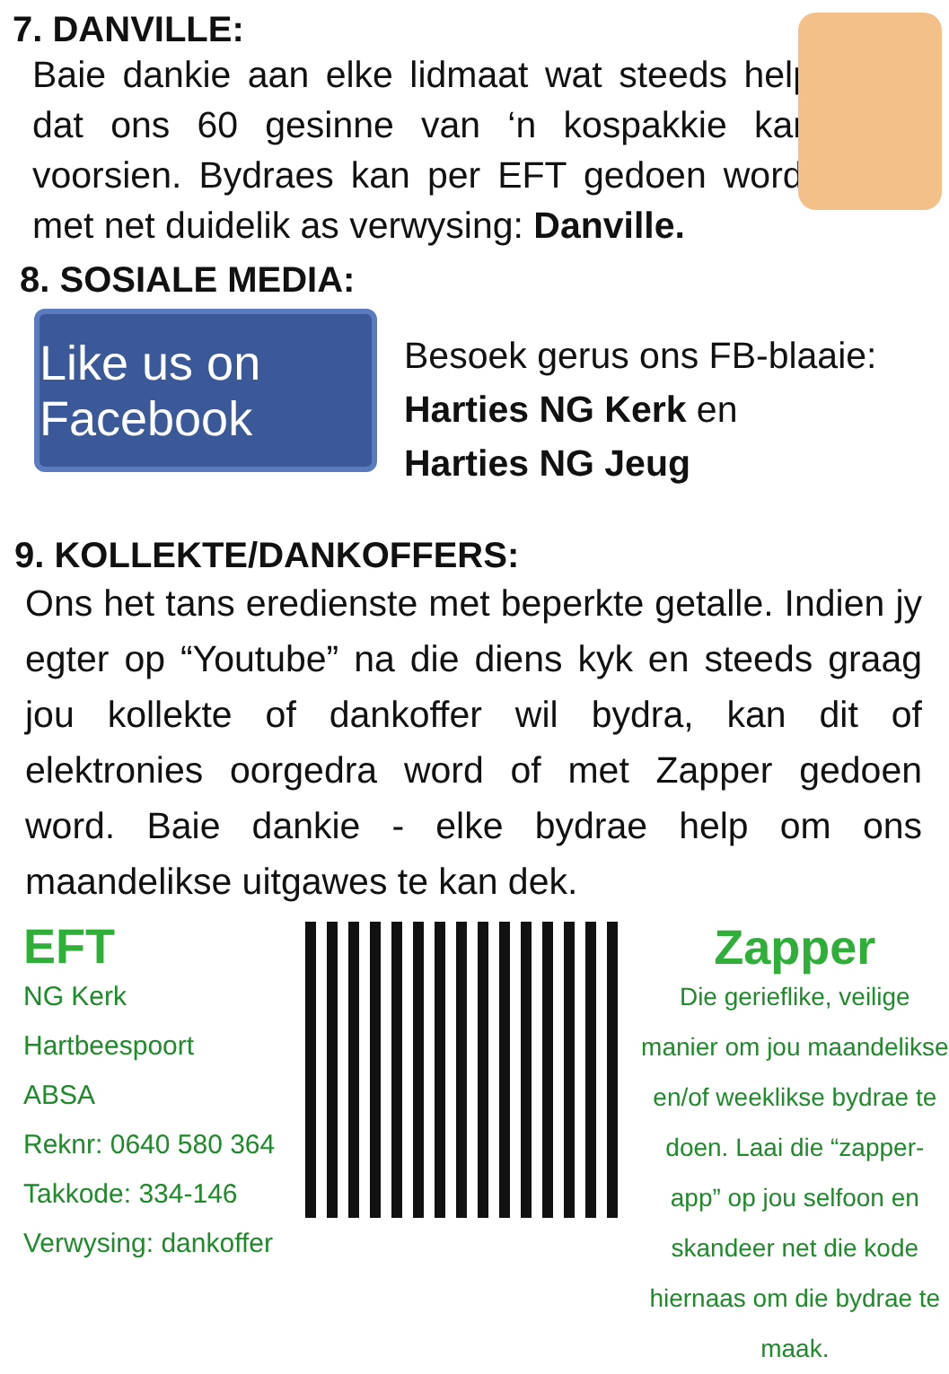7. DANVILLE:
Baie dankie aan elke lidmaat wat steeds help dat ons 60 gesinne van ‘n kospakkie kan voorsien. Bydraes kan per EFT gedoen word, met net duidelik as verwysing: Danville.
8. SOSIALE MEDIA:
Like us on Facebook
Besoek gerus ons FB-blaaie:
Harties NG Kerk en
Harties NG Jeug
9. KOLLEKTE/DANKOFFERS:
Ons het tans eredienste met beperkte getalle. Indien jy egter op “Youtube” na die diens kyk en steeds graag jou kollekte of dankoffer wil bydra, kan dit of elektronies oorgedra word of met Zapper gedoen word. Baie dankie - elke bydrae help om ons maandelikse uitgawes te kan dek.
EFT
NG Kerk Hartbeespoort
ABSA
Reknr: 0640 580 364
Takkode: 334-146
Verwysing: dankoffer
Zapper
Die gerieflike, veilige manier om jou maandelikse en/of weeklikse bydrae te doen. Laai die “zapper-app” op jou selfoon en skandeer net die kode hiernaas om die bydrae te maak.